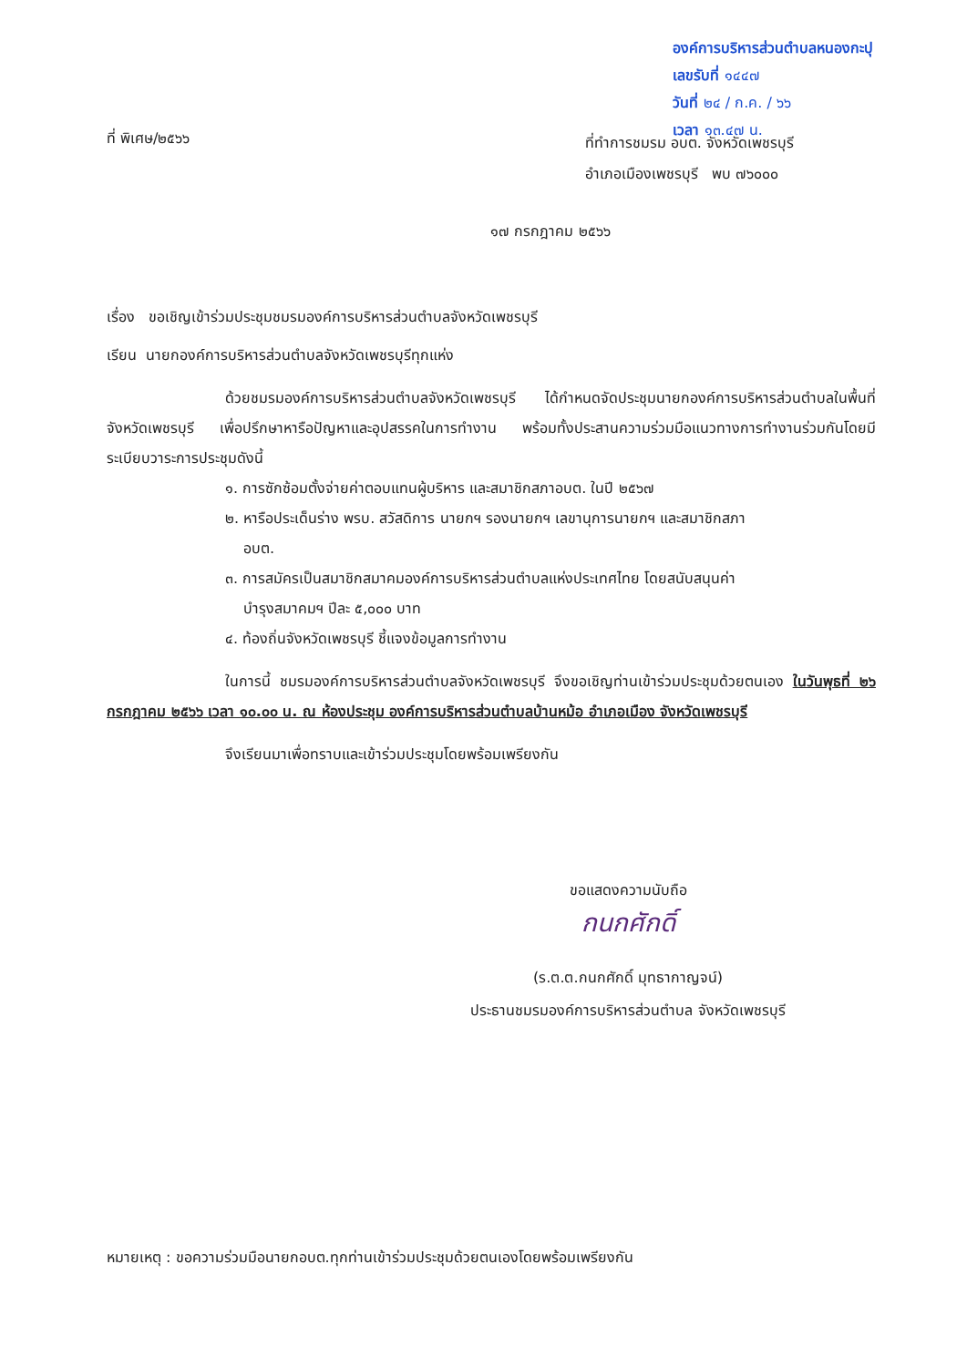องค์การบริหารส่วนตำบลหนองกะปุ
เลขรับที่ ๑๔๔๗
วันที่ ๒๔ / ก.ค. / ๖๖
เวลา ๑๓.๔๗ น.
ที่ พิเศษ/๒๕๖๖
ที่ทำการชมรม อบต. จังหวัดเพชรบุรี
อำเภอเมืองเพชรบุรี พบ ๗๖๐๐๐
๑๗ กรกฎาคม ๒๕๖๖
เรื่อง ขอเชิญเข้าร่วมประชุมชมรมองค์การบริหารส่วนตำบลจังหวัดเพชรบุรี
เรียน นายกองค์การบริหารส่วนตำบลจังหวัดเพชรบุรีทุกแห่ง
ด้วยชมรมองค์การบริหารส่วนตำบลจังหวัดเพชรบุรี ได้กำหนดจัดประชุมนายกองค์การบริหารส่วนตำบลในพื้นที่จังหวัดเพชรบุรี เพื่อปรึกษาหารือปัญหาและอุปสรรคในการทำงาน พร้อมทั้งประสานความร่วมมือแนวทางการทำงานร่วมกันโดยมีระเบียบวาระการประชุมดังนี้
๑. การซักซ้อมตั้งจ่ายค่าตอบแทนผู้บริหาร และสมาชิกสภาอบต. ในปี ๒๕๖๗
๒. หารือประเด็นร่าง พรบ. สวัสดิการ นายกฯ รองนายกฯ เลขานุการนายกฯ และสมาชิกสภา
อบต.
๓. การสมัครเป็นสมาชิกสมาคมองค์การบริหารส่วนตำบลแห่งประเทศไทย โดยสนับสนุนค่า
บำรุงสมาคมฯ ปีละ ๕,๐๐๐ บาท
๔. ท้องถิ่นจังหวัดเพชรบุรี ชี้แจงข้อมูลการทำงาน
ในการนี้ ชมรมองค์การบริหารส่วนตำบลจังหวัดเพชรบุรี จึงขอเชิญท่านเข้าร่วมประชุมด้วยตนเอง ในวันพุธที่ ๒๖ กรกฎาคม ๒๕๖๖ เวลา ๑๐.๐๐ น. ณ ห้องประชุม องค์การบริหารส่วนตำบลบ้านหม้อ อำเภอเมือง จังหวัดเพชรบุรี
จึงเรียนมาเพื่อทราบและเข้าร่วมประชุมโดยพร้อมเพรียงกัน
ขอแสดงความนับถือ
กนกศักดิ์
(ร.ต.ต.กนกศักดิ์ มุทธากาญจน์)
ประธานชมรมองค์การบริหารส่วนตำบล จังหวัดเพชรบุรี
หมายเหตุ : ขอความร่วมมือนายกอบต.ทุกท่านเข้าร่วมประชุมด้วยตนเองโดยพร้อมเพรียงกัน